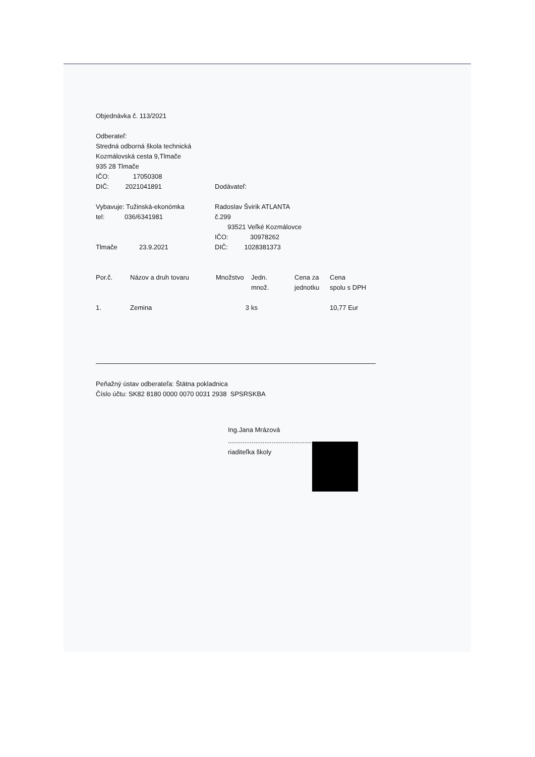Objednávka č. 113/2021
Odberateľ:
Stredná odborná škola technická
Kozmálovská cesta 9,Tlmače
935 28 Tlmače
IČO: 17050308
DIČ: 2021041891 Dodávateľ:
Vybavuje: Tužinská-ekonómka
tel: 036/6341981
Tlmače 23.9.2021
Radoslav Švirik ATLANTA
č.299
93521 Veľké Kozmálovce
IČO: 30978262
DIČ: 1028381373
| Por.č. | Názov a druh tovaru | Množstvo | Jedn. množ. | Cena za jednotku | Cena spolu s DPH |
| --- | --- | --- | --- | --- | --- |
| 1. | Zemina | 3 | ks | | 10,77 Eur |
Peňažný ústav odberateľa: Štátna pokladnica
Číslo účtu: SK82 8180 0000 0070 0031 2938 SPSRSKBA
Ing.Jana Mrázová
..............................................
riaditeľka školy